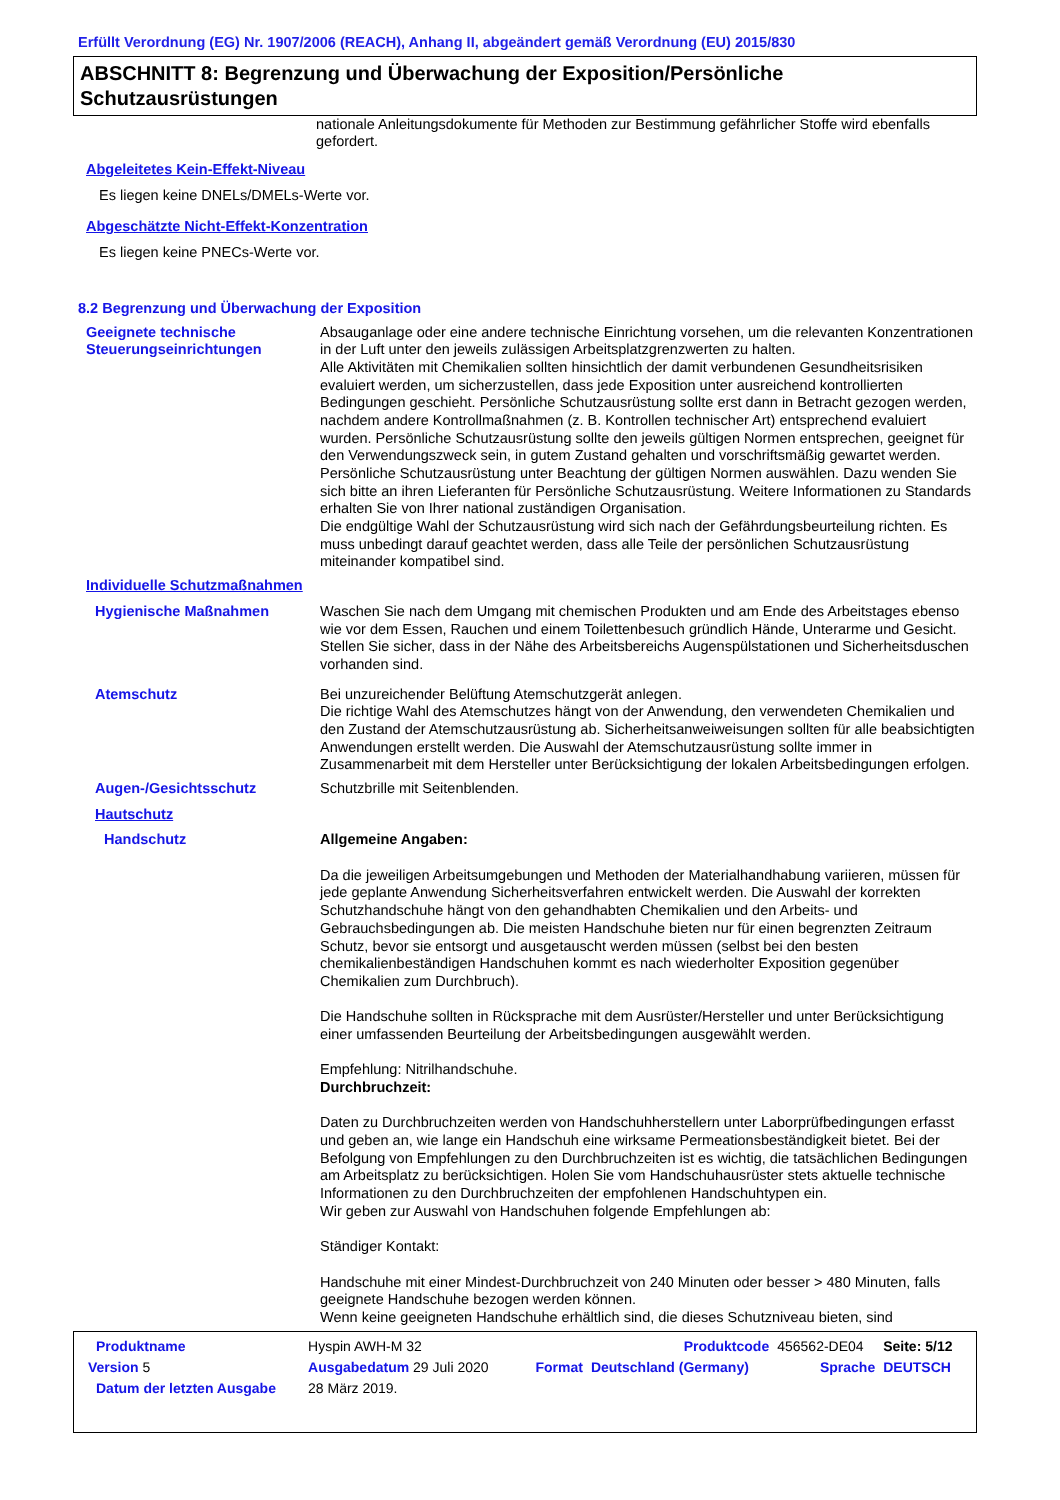Erfüllt Verordnung (EG) Nr. 1907/2006 (REACH), Anhang II, abgeändert gemäß Verordnung (EU) 2015/830
ABSCHNITT 8: Begrenzung und Überwachung der Exposition/Persönliche Schutzausrüstungen
nationale Anleitungsdokumente für Methoden zur Bestimmung gefährlicher Stoffe wird ebenfalls gefordert.
Abgeleitetes Kein-Effekt-Niveau
Es liegen keine DNELs/DMELs-Werte vor.
Abgeschätzte Nicht-Effekt-Konzentration
Es liegen keine PNECs-Werte vor.
8.2 Begrenzung und Überwachung der Exposition
Geeignete technische Steuerungseinrichtungen
Absauganlage oder eine andere technische Einrichtung vorsehen, um die relevanten Konzentrationen in der Luft unter den jeweils zulässigen Arbeitsplatzgrenzwerten zu halten.
Alle Aktivitäten mit Chemikalien sollten hinsichtlich der damit verbundenen Gesundheitsrisiken evaluiert werden, um sicherzustellen, dass jede Exposition unter ausreichend kontrollierten Bedingungen geschieht. Persönliche Schutzausrüstung sollte erst dann in Betracht gezogen werden, nachdem andere Kontrollmaßnahmen (z. B. Kontrollen technischer Art) entsprechend evaluiert wurden. Persönliche Schutzausrüstung sollte den jeweils gültigen Normen entsprechen, geeignet für den Verwendungszweck sein, in gutem Zustand gehalten und vorschriftsmäßig gewartet werden. Persönliche Schutzausrüstung unter Beachtung der gültigen Normen auswählen. Dazu wenden Sie sich bitte an ihren Lieferanten für Persönliche Schutzausrüstung. Weitere Informationen zu Standards erhalten Sie von Ihrer national zuständigen Organisation.
Die endgültige Wahl der Schutzausrüstung wird sich nach der Gefährdungsbeurteilung richten. Es muss unbedingt darauf geachtet werden, dass alle Teile der persönlichen Schutzausrüstung miteinander kompatibel sind.
Individuelle Schutzmaßnahmen
Hygienische Maßnahmen Waschen Sie nach dem Umgang mit chemischen Produkten und am Ende des Arbeitstages ebenso wie vor dem Essen, Rauchen und einem Toilettenbesuch gründlich Hände, Unterarme und Gesicht. Stellen Sie sicher, dass in der Nähe des Arbeitsbereichs Augenspülstationen und Sicherheitsduschen vorhanden sind.
Atemschutz Bei unzureichender Belüftung Atemschutzgerät anlegen.
Die richtige Wahl des Atemschutzes hängt von der Anwendung, den verwendeten Chemikalien und den Zustand der Atemschutzausrüstung ab. Sicherheitsanweiweisungen sollten für alle beabsichtigten Anwendungen erstellt werden. Die Auswahl der Atemschutzausrüstung sollte immer in Zusammenarbeit mit dem Hersteller unter Berücksichtigung der lokalen Arbeitsbedingungen erfolgen.
Augen-/Gesichtsschutz Schutzbrille mit Seitenblenden.
Hautschutz
Handschutz Allgemeine Angaben:
Da die jeweiligen Arbeitsumgebungen und Methoden der Materialhandhabung variieren, müssen für jede geplante Anwendung Sicherheitsverfahren entwickelt werden. Die Auswahl der korrekten Schutzhandschuhe hängt von den gehandhabten Chemikalien und den Arbeits- und Gebrauchsbedingungen ab. Die meisten Handschuhe bieten nur für einen begrenzten Zeitraum Schutz, bevor sie entsorgt und ausgetauscht werden müssen (selbst bei den besten chemikalienbeständigen Handschuhen kommt es nach wiederholter Exposition gegenüber Chemikalien zum Durchbruch).
Die Handschuhe sollten in Rücksprache mit dem Ausrüster/Hersteller und unter Berücksichtigung einer umfassenden Beurteilung der Arbeitsbedingungen ausgewählt werden.
Empfehlung: Nitrilhandschuhe.
Durchbruchzeit:
Daten zu Durchbruchzeiten werden von Handschuhherstellern unter Laborprüfbedingungen erfasst und geben an, wie lange ein Handschuh eine wirksame Permeationsbeständigkeit bietet. Bei der Befolgung von Empfehlungen zu den Durchbruchzeiten ist es wichtig, die tatsächlichen Bedingungen am Arbeitsplatz zu berücksichtigen. Holen Sie vom Handschuhausrüster stets aktuelle technische Informationen zu den Durchbruchzeiten der empfohlenen Handschuhtypen ein.
Wir geben zur Auswahl von Handschuhen folgende Empfehlungen ab:
Ständiger Kontakt:
Handschuhe mit einer Mindest-Durchbruchzeit von 240 Minuten oder besser > 480 Minuten, falls geeignete Handschuhe bezogen werden können.
Wenn keine geeigneten Handschuhe erhältlich sind, die dieses Schutzniveau bieten, sind
| Produktname | Hyspin AWH-M 32 | | | Produktcode | 456562-DE04 | Seite: 5/12 |
| Version 5 | Ausgabedatum 29 Juli 2020 | | Format | Deutschland (Germany) | Sprache | DEUTSCH |
| Datum der letzten Ausgabe | 28 März 2019. | | | | | |